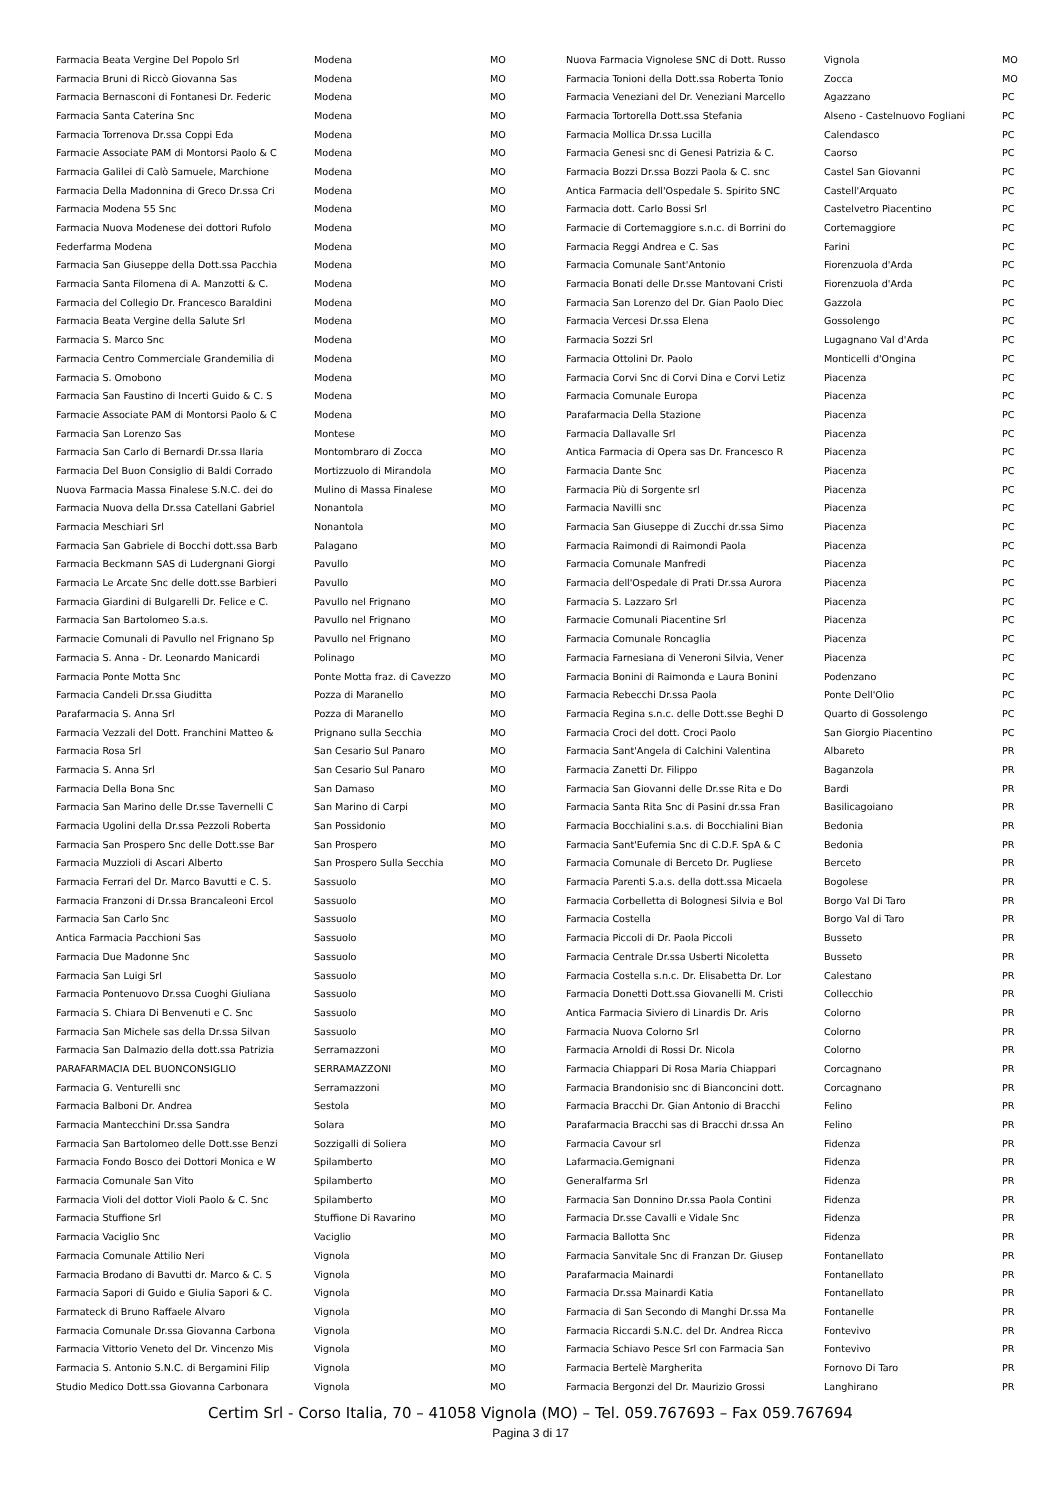| Farmacia Beata Vergine Del Popolo Srl | Modena | MO |
| Farmacia Bruni di Riccò Giovanna Sas | Modena | MO |
| Farmacia Bernasconi di Fontanesi Dr. Federic | Modena | MO |
| Farmacia Santa Caterina Snc | Modena | MO |
| Farmacia Torrenova Dr.ssa Coppi Eda | Modena | MO |
| Farmacie Associate PAM di Montorsi Paolo & C | Modena | MO |
| Farmacia Galilei di Calò Samuele, Marchione | Modena | MO |
| Farmacia Della Madonnina di Greco Dr.ssa Cri | Modena | MO |
| Farmacia Modena 55 Snc | Modena | MO |
| Farmacia Nuova Modenese dei dottori Rufolo | Modena | MO |
| Federfarma Modena | Modena | MO |
| Farmacia San Giuseppe della Dott.ssa Pacchia | Modena | MO |
| Farmacia Santa Filomena di A. Manzotti & C. | Modena | MO |
| Farmacia del Collegio Dr. Francesco Baraldini | Modena | MO |
| Farmacia Beata Vergine della Salute Srl | Modena | MO |
| Farmacia S. Marco Snc | Modena | MO |
| Farmacia Centro Commerciale Grandemilia di | Modena | MO |
| Farmacia S. Omobono | Modena | MO |
| Farmacia San Faustino di Incerti Guido & C. S | Modena | MO |
| Farmacie Associate PAM di Montorsi Paolo & C | Modena | MO |
| Farmacia San Lorenzo Sas | Montese | MO |
| Farmacia San Carlo di Bernardi Dr.ssa Ilaria | Montombraro di Zocca | MO |
| Farmacia Del Buon Consiglio di Baldi Corrado | Mortizzuolo di Mirandola | MO |
| Nuova Farmacia Massa Finalese S.N.C. dei do | Mulino di Massa Finalese | MO |
| Farmacia Nuova della Dr.ssa Catellani Gabriel | Nonantola | MO |
| Farmacia Meschiari Srl | Nonantola | MO |
| Farmacia San Gabriele di Bocchi dott.ssa Barb | Palagano | MO |
| Farmacia Beckmann SAS di Ludergnani Giorgi | Pavullo | MO |
| Farmacia Le Arcate Snc delle dott.sse Barbieri | Pavullo | MO |
| Farmacia Giardini di Bulgarelli Dr. Felice e C. | Pavullo nel Frignano | MO |
| Farmacia San Bartolomeo S.a.s. | Pavullo nel Frignano | MO |
| Farmacie Comunali di Pavullo nel Frignano Sp | Pavullo nel Frignano | MO |
| Farmacia S. Anna - Dr. Leonardo Manicardi | Polinago | MO |
| Farmacia Ponte Motta Snc | Ponte Motta fraz. di Cavezzo | MO |
| Farmacia Candeli Dr.ssa Giuditta | Pozza di Maranello | MO |
| Parafarmacia S. Anna Srl | Pozza di Maranello | MO |
| Farmacia Vezzali del Dott. Franchini Matteo & | Prignano sulla Secchia | MO |
| Farmacia Rosa Srl | San Cesario Sul Panaro | MO |
| Farmacia S. Anna Srl | San Cesario Sul Panaro | MO |
| Farmacia Della Bona Snc | San Damaso | MO |
| Farmacia San Marino delle Dr.sse Tavernelli C | San Marino di Carpi | MO |
| Farmacia Ugolini della Dr.ssa Pezzoli Roberta | San Possidonio | MO |
| Farmacia San Prospero Snc delle Dott.sse Bar | San Prospero | MO |
| Farmacia Muzzioli di Ascari Alberto | San Prospero Sulla Secchia | MO |
| Farmacia Ferrari del Dr. Marco Bavutti e C. S. | Sassuolo | MO |
| Farmacia Franzoni di Dr.ssa Brancaleoni Ercol | Sassuolo | MO |
| Farmacia San Carlo Snc | Sassuolo | MO |
| Antica Farmacia Pacchioni Sas | Sassuolo | MO |
| Farmacia Due Madonne Snc | Sassuolo | MO |
| Farmacia San Luigi Srl | Sassuolo | MO |
| Farmacia Pontenuovo Dr.ssa Cuoghi Giuliana | Sassuolo | MO |
| Farmacia S. Chiara Di Benvenuti e C. Snc | Sassuolo | MO |
| Farmacia San Michele sas della Dr.ssa Silvan | Sassuolo | MO |
| Farmacia San Dalmazio della dott.ssa Patrizia | Serramazzoni | MO |
| PARAFARMACIA DEL BUONCONSIGLIO | SERRAMAZZONI | MO |
| Farmacia G. Venturelli snc | Serramazzoni | MO |
| Farmacia Balboni Dr. Andrea | Sestola | MO |
| Farmacia Mantecchini Dr.ssa Sandra | Solara | MO |
| Farmacia San Bartolomeo delle Dott.sse Benzi | Sozzigalli di Soliera | MO |
| Farmacia Fondo Bosco dei Dottori Monica e W | Spilamberto | MO |
| Farmacia Comunale San Vito | Spilamberto | MO |
| Farmacia Violi del dottor Violi Paolo & C. Snc | Spilamberto | MO |
| Farmacia Stuffione Srl | Stuffione Di Ravarino | MO |
| Farmacia Vaciglio Snc | Vaciglio | MO |
| Farmacia Comunale Attilio Neri | Vignola | MO |
| Farmacia Brodano di Bavutti dr. Marco & C. S | Vignola | MO |
| Farmacia Sapori di Guido e Giulia Sapori & C. | Vignola | MO |
| Farmateck di Bruno Raffaele Alvaro | Vignola | MO |
| Farmacia Comunale Dr.ssa Giovanna Carbona | Vignola | MO |
| Farmacia Vittorio Veneto del Dr. Vincenzo Mis | Vignola | MO |
| Farmacia S. Antonio S.N.C. di Bergamini Filip | Vignola | MO |
| Studio Medico Dott.ssa Giovanna Carbonara | Vignola | MO |
| Nuova Farmacia Vignolese SNC di Dott. Russo | Vignola | MO |
| Farmacia Tonioni della Dott.ssa Roberta Tonio | Zocca | MO |
| Farmacia Veneziani del Dr. Veneziani Marcello | Agazzano | PC |
| Farmacia Tortorella Dott.ssa Stefania | Alseno - Castelnuovo Fogliani | PC |
| Farmacia Mollica Dr.ssa Lucilla | Calendasco | PC |
| Farmacia Genesi snc di Genesi Patrizia & C. | Caorso | PC |
| Farmacia Bozzi Dr.ssa Bozzi Paola & C. snc | Castel San Giovanni | PC |
| Antica Farmacia dell'Ospedale S. Spirito SNC | Castell'Arquato | PC |
| Farmacia dott. Carlo Bossi Srl | Castelvetro Piacentino | PC |
| Farmacie di Cortemaggiore s.n.c. di Borrini do | Cortemaggiore | PC |
| Farmacia Reggi Andrea e C. Sas | Farini | PC |
| Farmacia Comunale Sant'Antonio | Fiorenzuola d'Arda | PC |
| Farmacia Bonati delle Dr.sse Mantovani Cristi | Fiorenzuola d'Arda | PC |
| Farmacia San Lorenzo del Dr. Gian Paolo Diec | Gazzola | PC |
| Farmacia Vercesi Dr.ssa Elena | Gossolengo | PC |
| Farmacia Sozzi Srl | Lugagnano Val d'Arda | PC |
| Farmacia Ottolini Dr. Paolo | Monticelli d'Ongina | PC |
| Farmacia Corvi Snc di Corvi Dina e Corvi Letiz | Piacenza | PC |
| Farmacia Comunale Europa | Piacenza | PC |
| Parafarmacia Della Stazione | Piacenza | PC |
| Farmacia Dallavalle Srl | Piacenza | PC |
| Antica Farmacia di Opera sas Dr. Francesco R | Piacenza | PC |
| Farmacia Dante Snc | Piacenza | PC |
| Farmacia Più di Sorgente srl | Piacenza | PC |
| Farmacia Navilli snc | Piacenza | PC |
| Farmacia San Giuseppe di Zucchi dr.ssa Simo | Piacenza | PC |
| Farmacia Raimondi di Raimondi Paola | Piacenza | PC |
| Farmacia Comunale Manfredi | Piacenza | PC |
| Farmacia dell'Ospedale di Prati Dr.ssa Aurora | Piacenza | PC |
| Farmacia S. Lazzaro Srl | Piacenza | PC |
| Farmacie Comunali Piacentine Srl | Piacenza | PC |
| Farmacia Comunale Roncaglia | Piacenza | PC |
| Farmacia Farnesiana di Veneroni Silvia, Vener | Piacenza | PC |
| Farmacia Bonini di Raimonda e Laura Bonini | Podenzano | PC |
| Farmacia Rebecchi Dr.ssa Paola | Ponte Dell'Olio | PC |
| Farmacia Regina s.n.c. delle Dott.sse Beghi D | Quarto di Gossolengo | PC |
| Farmacia Croci del dott. Croci Paolo | San Giorgio Piacentino | PC |
| Farmacia Sant'Angela di Calchini Valentina | Albareto | PR |
| Farmacia Zanetti Dr. Filippo | Baganzola | PR |
| Farmacia San Giovanni delle Dr.sse Rita e Do | Bardi | PR |
| Farmacia Santa Rita Snc di Pasini dr.ssa Fran | Basilicagoiano | PR |
| Farmacia Bocchialini s.a.s. di Bocchialini Bian | Bedonia | PR |
| Farmacia Sant'Eufemia Snc di C.D.F. SpA & C | Bedonia | PR |
| Farmacia Comunale di Berceto Dr. Pugliese | Berceto | PR |
| Farmacia Parenti S.a.s. della dott.ssa Micaela | Bogolese | PR |
| Farmacia Corbelletta di Bolognesi Silvia e Bol | Borgo Val Di Taro | PR |
| Farmacia Costella | Borgo Val di Taro | PR |
| Farmacia Piccoli di Dr. Paola Piccoli | Busseto | PR |
| Farmacia Centrale Dr.ssa Usberti Nicoletta | Busseto | PR |
| Farmacia Costella s.n.c. Dr. Elisabetta Dr. Lor | Calestano | PR |
| Farmacia Donetti Dott.ssa Giovanelli M. Cristi | Collecchio | PR |
| Antica Farmacia Siviero di Linardis Dr. Aris | Colorno | PR |
| Farmacia Nuova Colorno Srl | Colorno | PR |
| Farmacia Arnoldi di Rossi Dr. Nicola | Colorno | PR |
| Farmacia Chiappari Di Rosa Maria Chiappari | Corcagnano | PR |
| Farmacia Brandonisio snc di Bianconcini dott. | Corcagnano | PR |
| Farmacia Bracchi Dr. Gian Antonio di Bracchi | Felino | PR |
| Parafarmacia Bracchi sas di Bracchi dr.ssa An | Felino | PR |
| Farmacia Cavour srl | Fidenza | PR |
| Lafarmacia.Gemignani | Fidenza | PR |
| Generalfarma Srl | Fidenza | PR |
| Farmacia San Donnino Dr.ssa Paola Contini | Fidenza | PR |
| Farmacia Dr.sse Cavalli e Vidale Snc | Fidenza | PR |
| Farmacia Ballotta Snc | Fidenza | PR |
| Farmacia Sanvitale Snc di Franzan Dr. Giusep | Fontanellato | PR |
| Parafarmacia Mainardi | Fontanellato | PR |
| Farmacia Dr.ssa Mainardi Katia | Fontanellato | PR |
| Farmacia di San Secondo di Manghi Dr.ssa Ma | Fontanelle | PR |
| Farmacia Riccardi S.N.C. del Dr. Andrea Ricca | Fontevivo | PR |
| Farmacia Schiavo Pesce Srl con Farmacia San | Fontevivo | PR |
| Farmacia Bertelè Margherita | Fornovo Di Taro | PR |
| Farmacia Bergonzi del Dr. Maurizio Grossi | Langhirano | PR |
Certim Srl - Corso Italia, 70 – 41058 Vignola (MO) – Tel. 059.767693 – Fax 059.767694
Pagina 3 di 17